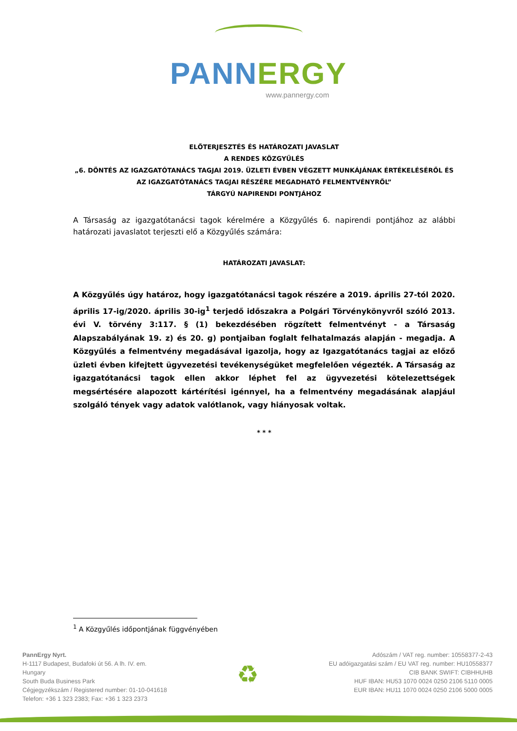PANN ERGY
www.pannergy.com
ELŐTERJESZTÉS ÉS HATÁROZATI JAVASLAT
A RENDES KÖZGYŰLÉS
„6. DÖNTÉS AZ IGAZGATÓTANÁCS TAGJAI 2019. ÜZLETI ÉVBEN VÉGZETT MUNKÁJÁNAK ÉRTÉKELÉSÉRŐL ÉS AZ IGAZGATÓTANÁCS TAGJAI RÉSZÉRE MEGADHATÓ FELMENTVÉNYRŐL”
TÁRGYÚ NAPIRENDI PONTJÁHOZ
A Társaság az igazgatótanácsi tagok kérelmére a Közgyűlés 6. napirendi pontjához az alábbi határozati javaslatot terjeszti elő a Közgyűlés számára:
HATÁROZATI JAVASLAT:
A Közgyűlés úgy határoz, hogy igazgatótanácsi tagok részére a 2019. április 27-tól 2020. április 17-ig/2020. április 30-ig<sup>1</sup> terjedő időszakra a Polgári Törvénykönyvről szóló 2013. évi V. törvény 3:117. § (1) bekezdésében rögzített felmentvényt - a Társaság Alapszabályának 19. z) és 20. g) pontjaiban foglalt felhatalmazás alapján - megadja. A Közgyűlés a felmentvény megadásával igazolja, hogy az Igazgatótanács tagjai az előző üzleti évben kifejtett ügyvezetési tevékenységüket megfelelően végezték. A Társaság az igazgatótanácsi tagok ellen akkor léphet fel az ügyvezetési kötelezettségek megsértésére alapozott kártérítési igénnyel, ha a felmentvény megadásának alapjául szolgáló tények vagy adatok valótlanok, vagy hiányosak voltak.
* * *
<sup>1</sup> A Közgyűlés időpontjának függvényében
PannErgy Nyrt.
H-1117 Budapest, Budafoki út 56. A lh. IV. em.
Hungary
South Buda Business Park
Cégjegyzékszám / Registered number: 01-10-041618
Telefon: +36 1 323 2383; Fax: +36 1 323 2373
♻
Adószám / VAT reg. number: 10558377-2-43
EU adóigazgatási szám / EU VAT reg. number: HU10558377
CIB BANK SWIFT: CIBHHUHB
HUF IBAN: HU53 1070 0024 0250 2106 5110 0005
EUR IBAN: HU11 1070 0024 0250 2106 5000 0005